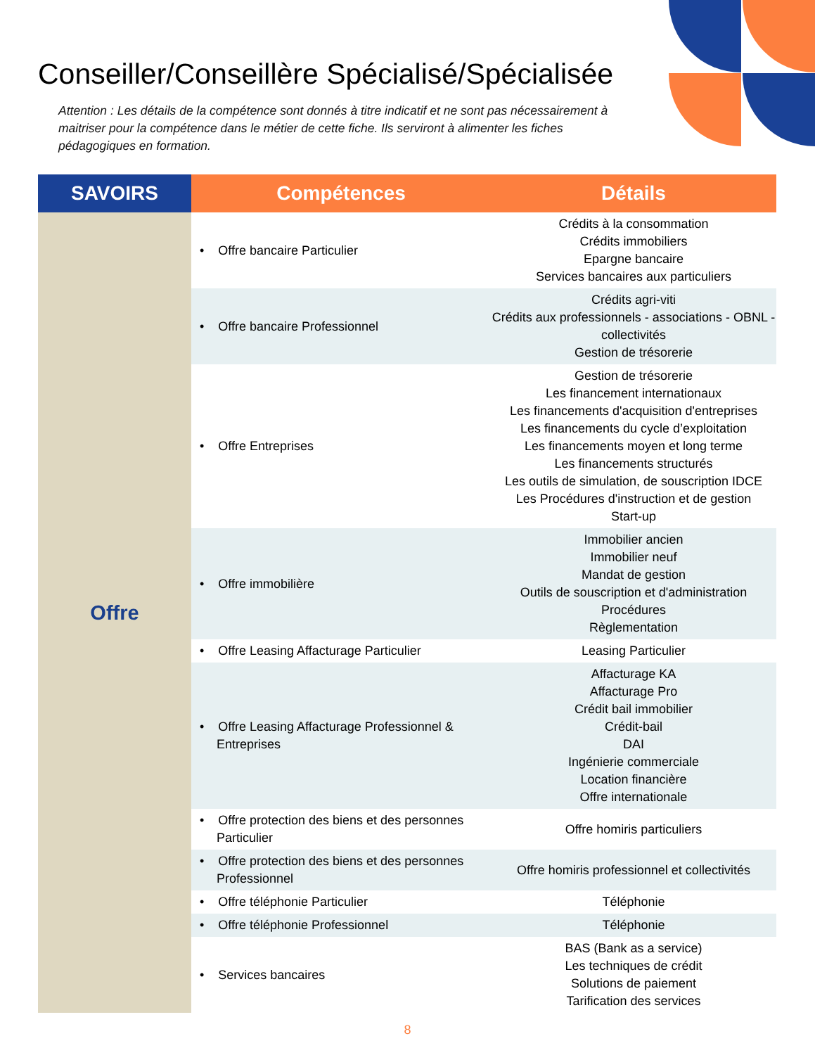Conseiller/Conseillère Spécialisé/Spécialisée
Attention : Les détails de la compétence sont donnés à titre indicatif et ne sont pas nécessairement à maitriser pour la compétence dans le métier de cette fiche. Ils serviront à alimenter les fiches pédagogiques en formation.
| SAVOIRS | Compétences | Détails |
| --- | --- | --- |
| Offre | • Offre bancaire Particulier | Crédits à la consommation Crédits immobiliers Epargne bancaire Services bancaires aux particuliers |
| | • Offre bancaire Professionnel | Crédits agri-viti Crédits aux professionnels - associations - OBNL - collectivités Gestion de trésorerie |
| | • Offre Entreprises | Gestion de trésorerie Les financement internationaux Les financements d'acquisition d'entreprises Les financements du cycle d’exploitation Les financements moyen et long terme Les financements structurés Les outils de simulation, de souscription IDCE Les Procédures d'instruction et de gestion Start-up |
| | • Offre immobilière | Immobilier ancien Immobilier neuf Mandat de gestion Outils de souscription et d'administration Procédures Règlementation |
| | • Offre Leasing Affacturage Particulier | Leasing Particulier |
| | • Offre Leasing Affacturage Professionnel & Entreprises | Affacturage KA Affacturage Pro Crédit bail immobilier Crédit-bail DAI Ingénierie commerciale Location financière Offre internationale |
| | • Offre protection des biens et des personnes Particulier | Offre homiris particuliers |
| | • Offre protection des biens et des personnes Professionnel | Offre homiris professionnel et collectivités |
| | • Offre téléphonie Particulier | Téléphonie |
| | • Offre téléphonie Professionnel | Téléphonie |
| | • Services bancaires | BAS (Bank as a service) Les techniques de crédit Solutions de paiement Tarification des services |
8